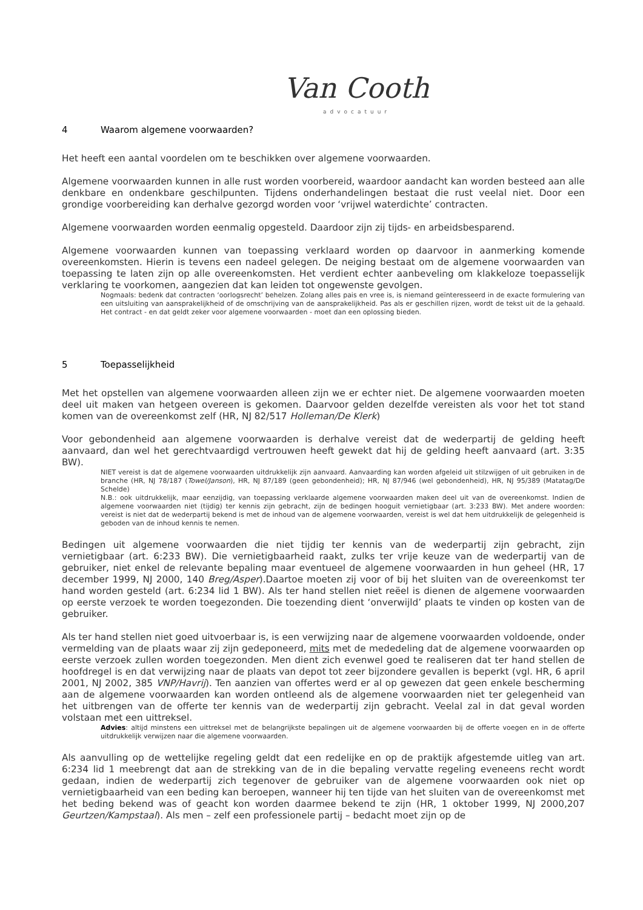Van Cooth
advocatuur
4 Waarom algemene voorwaarden?
Het heeft een aantal voordelen om te beschikken over algemene voorwaarden.
Algemene voorwaarden kunnen in alle rust worden voorbereid, waardoor aandacht kan worden besteed aan alle denkbare en ondenkbare geschilpunten. Tijdens onderhandelingen bestaat die rust veelal niet. Door een grondige voorbereiding kan derhalve gezorgd worden voor ‘vrijwel waterdichte’ contracten.
Algemene voorwaarden worden eenmalig opgesteld. Daardoor zijn zij tijds- en arbeidsbesparend.
Algemene voorwaarden kunnen van toepassing verklaard worden op daarvoor in aanmerking komende overeenkomsten. Hierin is tevens een nadeel gelegen. De neiging bestaat om de algemene voorwaarden van toepassing te laten zijn op alle overeenkomsten. Het verdient echter aanbeveling om klakkeloze toepasselijk verklaring te voorkomen, aangezien dat kan leiden tot ongewenste gevolgen.
Nogmaals: bedenk dat contracten ‘oorlogsrecht’ behelzen. Zolang alles pais en vree is, is niemand geïnteresseerd in de exacte formulering van een uitsluiting van aansprakelijkheid of de omschrijving van de aansprakelijkheid. Pas als er geschillen rijzen, wordt de tekst uit de la gehaald. Het contract - en dat geldt zeker voor algemene voorwaarden - moet dan een oplossing bieden.
5 Toepasselijkheid
Met het opstellen van algemene voorwaarden alleen zijn we er echter niet. De algemene voorwaarden moeten deel uit maken van hetgeen overeen is gekomen. Daarvoor gelden dezelfde vereisten als voor het tot stand komen van de overeenkomst zelf (HR, NJ 82/517 Holleman/De Klerk)
Voor gebondenheid aan algemene voorwaarden is derhalve vereist dat de wederpartij de gelding heeft aanvaard, dan wel het gerechtvaardigd vertrouwen heeft gewekt dat hij de gelding heeft aanvaard (art. 3:35 BW).
NIET vereist is dat de algemene voorwaarden uitdrukkelijk zijn aanvaard. Aanvaarding kan worden afgeleid uit stilzwijgen of uit gebruiken in de branche (HR, NJ 78/187 (Towel/Janson), HR, NJ 87/189 (geen gebondenheid); HR, NJ 87/946 (wel gebondenheid), HR, NJ 95/389 (Matatag/De Schelde)
N.B.: ook uitdrukkelijk, maar eenzijdig, van toepassing verklaarde algemene voorwaarden maken deel uit van de overeenkomst. Indien de algemene voorwaarden niet (tijdig) ter kennis zijn gebracht, zijn de bedingen hooguit vernietigbaar (art. 3:233 BW). Met andere woorden: vereist is niet dat de wederpartij bekend is met de inhoud van de algemene voorwaarden, vereist is wel dat hem uitdrukkelijk de gelegenheid is geboden van de inhoud kennis te nemen.
Bedingen uit algemene voorwaarden die niet tijdig ter kennis van de wederpartij zijn gebracht, zijn vernietigbaar (art. 6:233 BW). Die vernietigbaarheid raakt, zulks ter vrije keuze van de wederpartij van de gebruiker, niet enkel de relevante bepaling maar eventueel de algemene voorwaarden in hun geheel (HR, 17 december 1999, NJ 2000, 140 Breg/Asper).Daartoe moeten zij voor of bij het sluiten van de overeenkomst ter hand worden gesteld (art. 6:234 lid 1 BW). Als ter hand stellen niet reëel is dienen de algemene voorwaarden op eerste verzoek te worden toegezonden. Die toezending dient ‘onverwijld’ plaats te vinden op kosten van de gebruiker.
Als ter hand stellen niet goed uitvoerbaar is, is een verwijzing naar de algemene voorwaarden voldoende, onder vermelding van de plaats waar zij zijn gedeponeerd, mits met de mededeling dat de algemene voorwaarden op eerste verzoek zullen worden toegezonden. Men dient zich evenwel goed te realiseren dat ter hand stellen de hoofdregel is en dat verwijzing naar de plaats van depot tot zeer bijzondere gevallen is beperkt (vgl. HR, 6 april 2001, NJ 2002, 385 VNP/Havrij). Ten aanzien van offertes werd er al op gewezen dat geen enkele bescherming aan de algemene voorwaarden kan worden ontleend als de algemene voorwaarden niet ter gelegenheid van het uitbrengen van de offerte ter kennis van de wederpartij zijn gebracht. Veelal zal in dat geval worden volstaan met een uittreksel.
Advies: altijd minstens een uittreksel met de belangrijkste bepalingen uit de algemene voorwaarden bij de offerte voegen en in de offerte uitdrukkelijk verwijzen naar die algemene voorwaarden.
Als aanvulling op de wettelijke regeling geldt dat een redelijke en op de praktijk afgestemde uitleg van art. 6:234 lid 1 meebrengt dat aan de strekking van de in die bepaling vervatte regeling eveneens recht wordt gedaan, indien de wederpartij zich tegenover de gebruiker van de algemene voorwaarden ook niet op vernietigbaarheid van een beding kan beroepen, wanneer hij ten tijde van het sluiten van de overeenkomst met het beding bekend was of geacht kon worden daarmee bekend te zijn (HR, 1 oktober 1999, NJ 2000,207 Geurtzen/Kampstaal). Als men – zelf een professionele partij – bedacht moet zijn op de